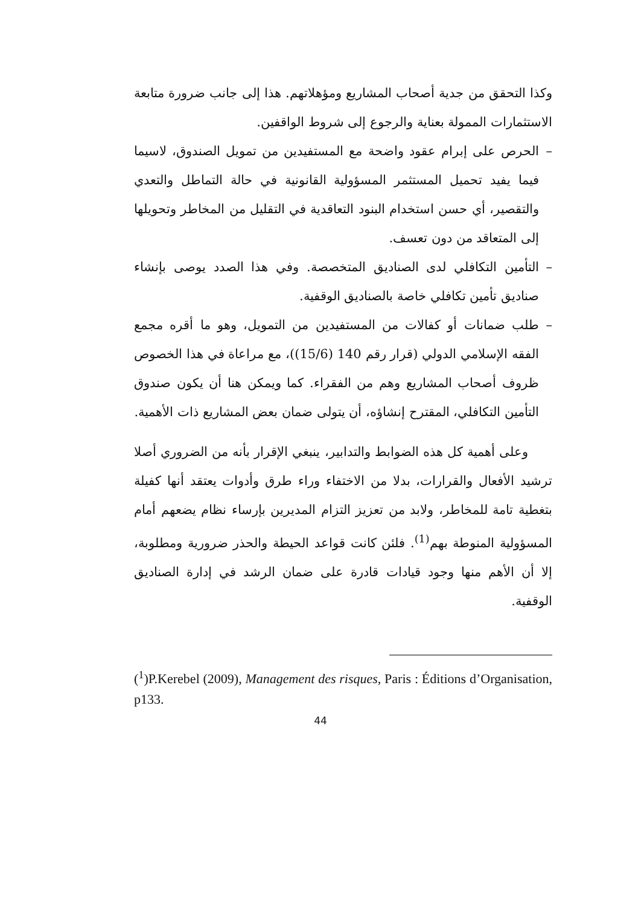وكذا التحقق من جدية أصحاب المشاريع ومؤهلاتهم. هذا إلى جانب ضرورة متابعة الاستثمارات الممولة بعناية والرجوع إلى شروط الواقفين.
– الحرص على إبرام عقود واضحة مع المستفيدين من تمويل الصندوق، لاسيما فيما يفيد تحميل المستثمر المسؤولية القانونية في حالة التماطل والتعدي والتقصير، أي حسن استخدام البنود التعاقدية في التقليل من المخاطر وتحويلها إلى المتعاقد من دون تعسف.
– التأمين التكافلي لدى الصناديق المتخصصة. وفي هذا الصدد يوصى بإنشاء صناديق تأمين تكافلي خاصة بالصناديق الوقفية.
– طلب ضمانات أو كفالات من المستفيدين من التمويل، وهو ما أقره مجمع الفقه الإسلامي الدولي (قرار رقم 140 (15/6))، مع مراعاة في هذا الخصوص ظروف أصحاب المشاريع وهم من الفقراء. كما ويمكن هنا أن يكون صندوق التأمين التكافلي، المقترح إنشاؤه، أن يتولى ضمان بعض المشاريع ذات الأهمية.
وعلى أهمية كل هذه الضوابط والتدابير، ينبغي الإقرار بأنه من الضروري أصلا ترشيد الأفعال والقرارات، بدلا من الاختفاء وراء طرق وأدوات يعتقد أنها كفيلة بتغطية تامة للمخاطر، ولابد من تعزيز التزام المديرين بإرساء نظام يضعهم أمام المسؤولية المنوطة بهم<sup>(1)</sup>. فلئن كانت قواعد الحيطة والحذر ضرورية ومطلوبة، إلا أن الأهم منها وجود قيادات قادرة على ضمان الرشد في إدارة الصناديق الوقفية.
(<sup>1</sup>)P.Kerebel (2009), Management des risques, Paris : Éditions d’Organisation, p133.
44